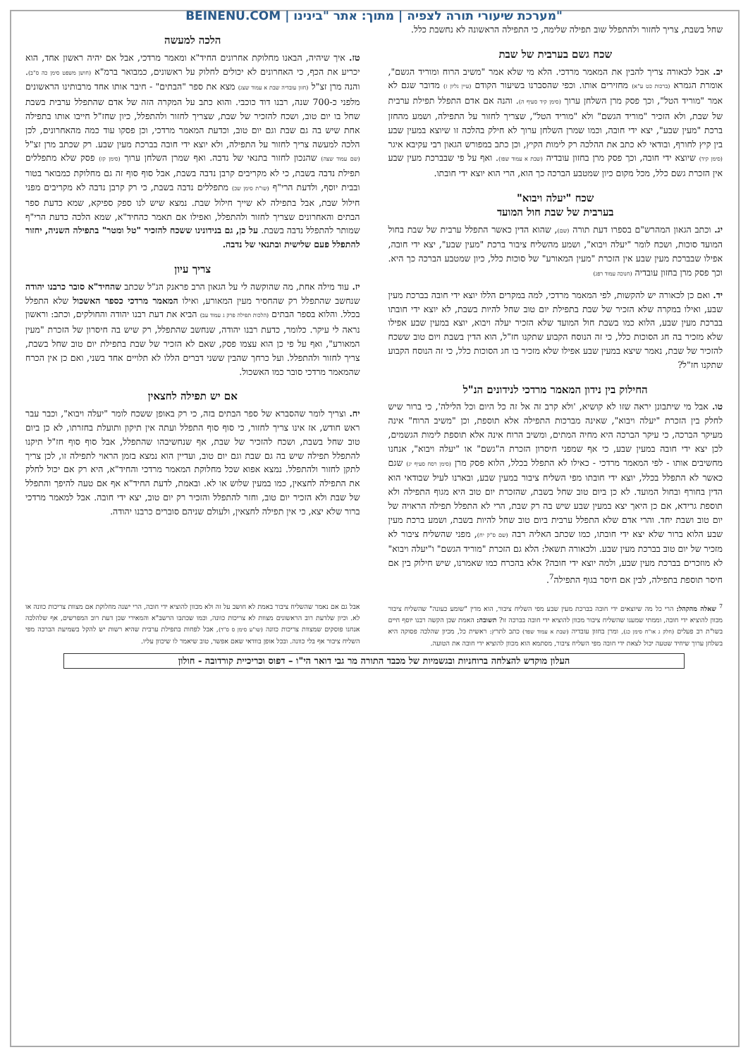BEINENU.COM | מערכת שיעורי תורה לצפיה | מתוך: אתר "בינינו"
שחל בשבת, צריך לחזור ולהתפלל שוב תפילה שלימה, כי התפילה הראשונה לא נחשבת כלל.
שכח גשם בערבית של שבת
יב. אבל לכאורה צריך להבין את המאמר מרדכי. הלא מי שלא אמר "משיב הרוח ומוריד הגשם", אומרת הגמרא (ברכות כט ע"א) מחזירים אותו. וכפי שהסברנו בשיעור הקודם (עיין גליון ז) מדובר שגם לא אמר "מוריד הטל", וכך פסק מרן השלחן ערוך (סימן קיד סעיף ה). והנה אם אדם התפלל תפילת ערבית של שבת, ולא הזכיר "מוריד הגשם" ולא "מוריד הטל", שצריך לחזור על התפילה, ושמע מהחזן ברכת "מעין שבע", יצא ידי חובה, וכמו שמרן השלחן ערוך לא חילק בהלכה זו שיוצא במעין שבע בין קיץ לחורף, ובודאי לא כתב את ההלכה רק לימות הקיץ, וכן כתב במפורש הגאון רבי עקיבא איגר (סימן קיד) שיוצא ידי חובה, וכך פסק מרן בחזון עובדיה (שבת א עמוד שפו). ואף על פי שבברכת מעין שבע אין הזכרת גשם כלל, מכל מקום כיון שמטבע הברכה כך הוא, הרי הוא יוצא ידי חובתו.
שכח "יעלה ויבוא"
בערבית של שבת חול המועד
יג. וכתב הגאון המהרש"ם בספרו דעת תורה (שם), שהוא הדין כאשר התפלל ערבית של שבת בחול המועד סוכות, ושכח לומר "יעלה ויבוא", ושמע מהשליח ציבור ברכת "מעין שבע", יצא ידי חובה, אפילו שבברכת מעין שבע אין הזכרת "מעין המאורע" של סוכות כלל, כיון שמטבע הברכה כך היא. וכך פסק מרן בחזון עובדיה (חנוכה עמוד רפג)
יד. ואם כן לכאורה יש להקשות, לפי המאמר מרדכי, למה במקרים הללו יוצא ידי חובה בברכת מעין שבע, ואילו במקרה שלא הזכיר של שבת בתפילת יום טוב שחל להיות בשבת, לא יוצא ידי חובתו בברכת מעין שבע, הלוא כמו בשבת חול המועד שלא הזכיר יעלה ויבוא, יוצא במעין שבע אפילו שלא מזכיר בה חג הסוכות כלל, כי זה הנוסח הקבוע שתקנו חז"ל, הוא הדין בשבת ויום טוב ששכח להזכיר של שבת, נאמר שיצא במעין שבע אפילו שלא מזכיר בו חג הסוכות כלל, כי זה הנוסח הקבוע שתקנו חז"ל?
החילוק בין נידון המאמר מרדכי לנידונים הנ"ל
טו. אבל מי שיתבונן יראה שזו לא קושיא, 'ולא קרב זה אל זה כל היום וכל הלילה', כי ברור שיש לחלק בין הזכרת "יעלה ויבוא", שאינה מברכות התפילה אלא תוספת, וכן "משיב הרוח" אינה מעיקר הברכה, כי עיקר הברכה היא מחיה המתים, ומשיב הרוח אינה אלא תוספת לימות הגשמים, לכן יצא ידי חובה במעין שבע, כי אף שמפני חיסרון הזכרת ה"גשם" או "יעלה ויבוא", אנחנו מחשיבים אותו - לפי המאמר מרדכי - כאילו לא התפלל בכלל, הלוא פסק מרן (סימן רסח סעיף יג) שגם כאשר לא התפלל בכלל, יוצא ידי חובתו מפי השליח ציבור במעין שבע, ובארנו לעיל שבודאי הוא הדין בחורף ובחול המועד. לא כן ביום טוב שחל בשבת, שהזכרת יום טוב היא מגוף התפילה ולא תוספת גרידא, אם כן היאך יצא במעין שבע שיש בה רק שבת, הרי לא התפלל תפילה הראויה של יום טוב ושבת יחד. והרי אדם שלא התפלל ערבית ביום טוב שחל להיות בשבת, ושמע ברכת מעין שבע הלוא ברור שלא יצא ידי חובתו, כמו שכתב האליה רבה (שם ס"ק יח), מפני שהשליח ציבור לא מזכיר של יום טוב בברכת מעין שבע. ולכאורה תשאל: הלא גם הזכרת "מוריד הגשם" ו"יעלה ויבוא" לא מוזכרים בברכת מעין שבע, ולמה יוצא ידי חובה? אלא בהכרח כמו שאמרנו, שיש חילוק בין אם חיסר תוספת בתפילה, לבין אם חיסר בגוף התפילה<sup>7</sup>.
הלכה למעשה
טז. איך שיהיה, הבאנו מחלוקת אחרונים החיד"א ומאמר מרדכי, אבל אם יהיה ראשון אחד, הוא יכריע את הכף, כי האחרונים לא יכולים לחלוק על ראשונים, כמבואר ברמ"א (חושן משפט סימן כה ס"ב). והנה מרן זצ"ל (חזון עובדיה שבת א עמוד שצג) מצא את ספר "הבתים" - חיבר אותו אחד מרבותינו הראשונים מלפני כ-700 שנה, רבנו דוד כוכבי. והוא כתב על המקרה הזה של אדם שהתפלל ערבית בשבת שחל בו יום טוב, ושכח להזכיר של שבת, שצריך לחזור ולהתפלל, כיון שחז"ל חייבו אותו בתפילה אחת שיש בה גם שבת וגם יום טוב, וכדעת המאמר מרדכי, וכן פסקו עוד כמה מהאחרונים, לכן הלכה למעשה צריך לחזור על התפילה, ולא יוצא ידי חובה בברכת מעין שבע. רק שכתב מרן זצ"ל (שם עמוד שצה) שהנכון לחזור בתנאי של נדבה. ואף שמרן השלחן ערוך (סימן קז) פסק שלא מתפללים תפילת נדבה בשבת, כי לא מקריבים קרבן נדבה בשבת, אבל סוף סוף זה גם מחלוקת כמבואר בטור ובבית יוסף, ולדעת הרי"ף (שו"ת סימן שכ) מתפללים נדבה בשבת, כי רק קרבן נדבה לא מקריבים מפני חילול שבת, אבל בתפילה לא שייך חילול שבת. נמצא שיש לנו ספק ספיקא, שמא כדעת ספר הבתים והאחרונים שצריך לחזור ולהתפלל, ואפילו אם תאמר כהחיד"א, שמא הלכה כדעת הרי"ף שמותר להתפלל נדבה בשבת. על כן, גם בנידונינו ששכח להזכיר "טל ומטר" בתפילה השניה, יחזור להתפלל פעם שלישית ובתנאי של נדבה.
צריך עיון
יז. עוד מילה אחת, מה שהוקשה לי על הגאון הרב פראנק הנ"ל שכתב שהחיד"א סובר כרבנו יהודה שנחשב שהתפלל רק שהחסיר מעין המאורע, ואילו המאמר מרדכי כספר האשכול שלא התפלל בכלל. והלוא בספר הבתים (הלכות תפילה פרק ג עמוד עב) הביא את דעת רבנו יהודה והחולקים, וכתב: וראשון נראה לי עיקר. כלומר, כדעת רבנו יהודה, שנחשב שהתפלל, רק שיש בה חיסרון של הזכרת "מעין המאורע", ואף על פי כן הוא עצמו פסק, שאם לא הזכיר של שבת בתפילת יום טוב שחל בשבת, צריך לחזור ולהתפלל. ועל כרחך שהבין ששני דברים הללו לא תלויים אחד בשני, ואם כן אין הכרח שהמאמר מרדכי סובר כמו האשכול.
אם יש תפילה לחצאין
יח. וצריך לומר שהסברא של ספר הבתים בזה, כי רק באופן ששכח לומר "יעלה ויבוא", וכבר עבר ראש חודש, אז אינו צריך לחזור, כי סוף סוף התפלל ועתה אין תיקון ותועלת בחזרתו, לא כן ביום טוב שחל בשבת, ושכח להזכיר של שבת, אף שנחשיבהו שהתפלל, אבל סוף סוף חז"ל תיקנו להתפלל תפילה שיש בה גם שבת וגם יום טוב, ועדיין הוא נמצא בזמן הראוי לתפילה זו, לכן צריך לתקן לחזור ולהתפלל. נמצא אפוא שכל מחלוקת המאמר מרדכי והחיד"א, היא רק אם יכול לחלק את התפילה לחצאין, כמו במעין שלוש או לא. ובאמת, לדעת החיד"א אף אם טעה להיפך והתפלל של שבת ולא הזכיר יום טוב, וחזר להתפלל והזכיר רק יום טוב, יצא ידי חובה. אבל למאמר מרדכי ברור שלא יצא, כי אין תפילה לחצאין, ולעולם שניהם סוברים כרבנו יהודה.
<sup>7</sup> שאלה מהקהל: הרי כל מה שיוצאים ידי חובה בברכת מעין שבע מפי השליח ציבור, הוא מדין "שומע כעונה" שהשליח ציבור מכוון להוציא ידי חובה, וממתי שמענו שהשליח ציבור מכוון להוציא ידי חובה בברכה זו? תשובה: האמת שכן הקשה רבנו יוסף חיים בשו"ת רב פעלים (חלק ג או"ח סימן כג), ומרן בחזון עובדיה (שבת א עמוד שפד) כתב לתרץ: ראשית כל, מכיון שהלכה פסוקה היא בשלחן ערוך שיחיד שטעה יכול לצאת ידי חובה מפי השליח ציבור, מסתמא הוא מכוון להוציא ידי חובה את הטועה.
אבל גם אם נאמר שהשליח ציבור באמת לא חושב על זה ולא מכוון להוציא ידי חובה, הרי ישנה מחלוקת אם מצוות צריכות כוונה או לא. וכיון שלדעת רוב הראשונים מצוות לא צריכות כוונה, וכמו שכתבו הרשב"א והמאירי שכן דעת רוב המפרשים, אף שלהלכה אנחנו פוסקים שמצוות צריכות כוונה (שו"ע סימן ס ס"ד), אבל לפחות בתפילת ערבית שהיא רשות יש להקל בשמיעת הברכה מפי השליח ציבור אף בלי כוונה. ובכל אופן בוודאי שאם אפשר, טוב שיאמר לו שיכוון עליו.
העלון מוקדש להצלחה ברוחניות ובגשמיות של מכבד התורה מר גבי דואר הי"ו – דפוס וכריכיית קורדובה - חולון